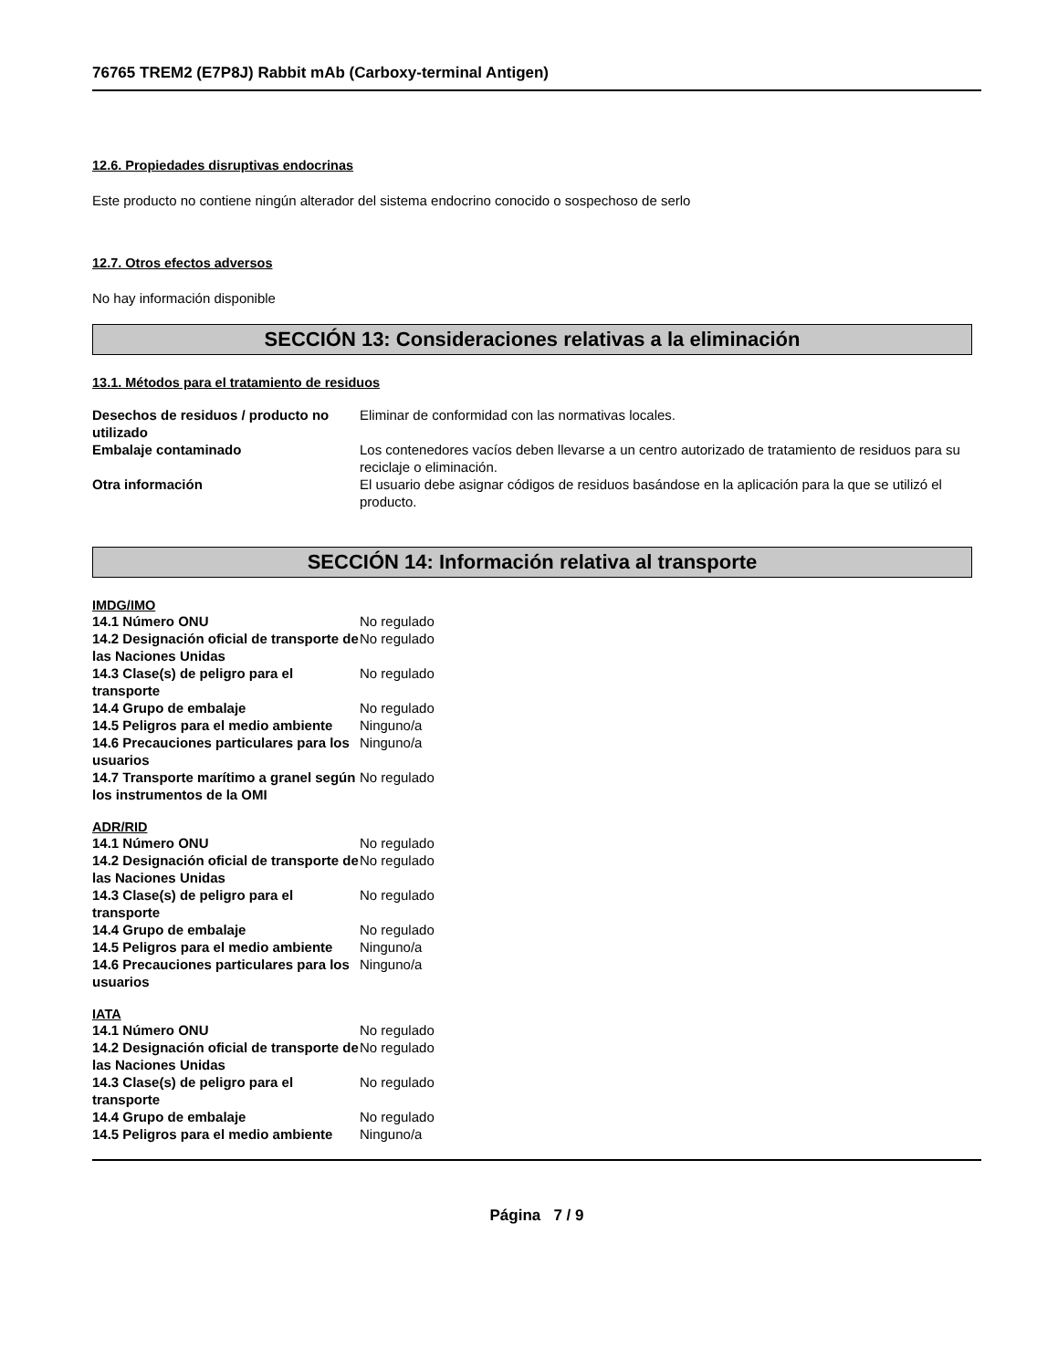76765 TREM2 (E7P8J) Rabbit mAb (Carboxy-terminal Antigen)
12.6. Propiedades disruptivas endocrinas
Este producto no contiene ningún alterador del sistema endocrino conocido o sospechoso de serlo
12.7. Otros efectos adversos
No hay información disponible
SECCIÓN 13: Consideraciones relativas a la eliminación
13.1. Métodos para el tratamiento de residuos
| Desechos de residuos / producto no utilizado | Eliminar de conformidad con las normativas locales. |
| Embalaje contaminado | Los contenedores vacíos deben llevarse a un centro autorizado de tratamiento de residuos para su reciclaje o eliminación. |
| Otra información | El usuario debe asignar códigos de residuos basándose en la aplicación para la que se utilizó el producto. |
SECCIÓN 14: Información relativa al transporte
IMDG/IMO
| 14.1 Número ONU | No regulado |
| 14.2 Designación oficial de transporte de las Naciones Unidas | No regulado |
| 14.3 Clase(s) de peligro para el transporte | No regulado |
| 14.4 Grupo de embalaje | No regulado |
| 14.5 Peligros para el medio ambiente | Ninguno/a |
| 14.6 Precauciones particulares para los usuarios | Ninguno/a |
| 14.7 Transporte marítimo a granel según los instrumentos de la OMI | No regulado |
ADR/RID
| 14.1 Número ONU | No regulado |
| 14.2 Designación oficial de transporte de las Naciones Unidas | No regulado |
| 14.3 Clase(s) de peligro para el transporte | No regulado |
| 14.4 Grupo de embalaje | No regulado |
| 14.5 Peligros para el medio ambiente | Ninguno/a |
| 14.6 Precauciones particulares para los usuarios | Ninguno/a |
IATA
| 14.1 Número ONU | No regulado |
| 14.2 Designación oficial de transporte de las Naciones Unidas | No regulado |
| 14.3 Clase(s) de peligro para el transporte | No regulado |
| 14.4 Grupo de embalaje | No regulado |
| 14.5 Peligros para el medio ambiente | Ninguno/a |
Página 7 / 9